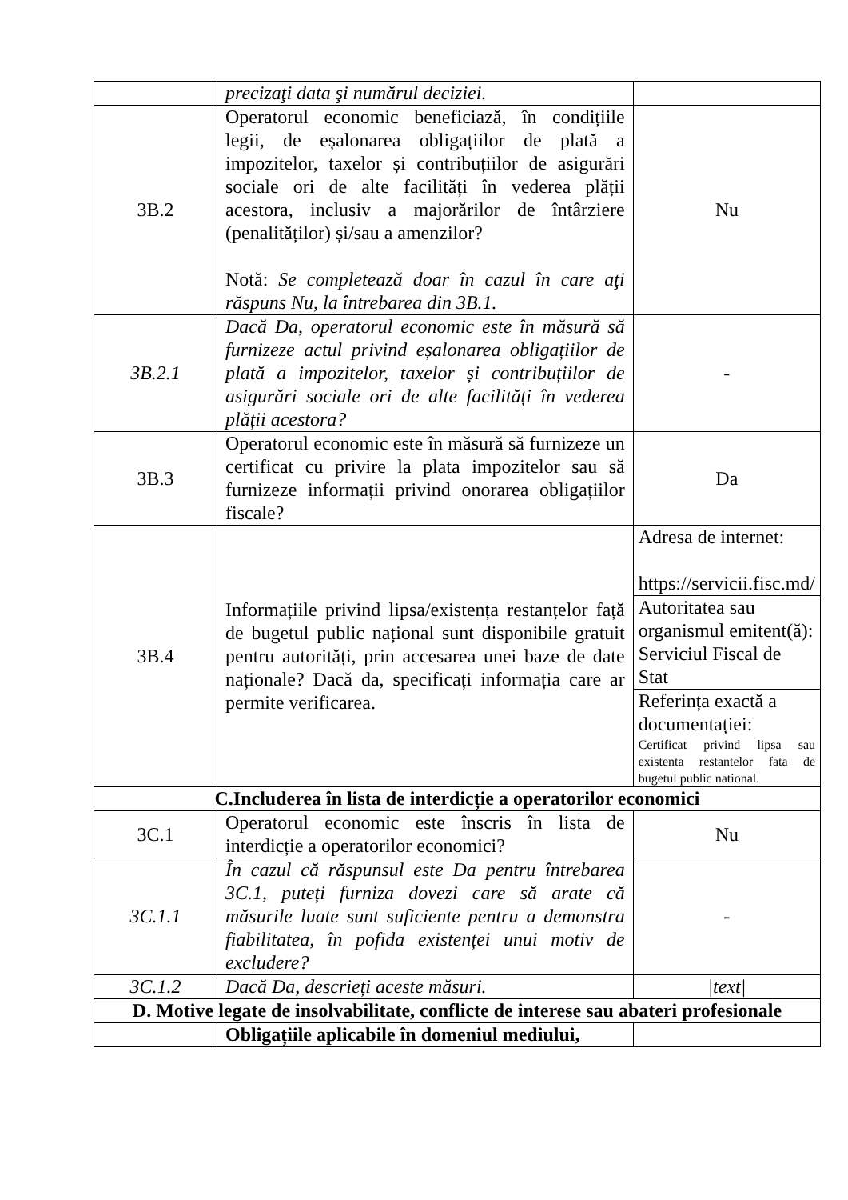| | precizaţi data şi numărul deciziei. | |
| 3B.2 | Operatorul economic beneficiază, în condițiile legii, de eșalonarea obligațiilor de plată a impozitelor, taxelor și contribuțiilor de asigurări sociale ori de alte facilități în vederea plății acestora, inclusiv a majorărilor de întârziere (penalităților) și/sau a amenzilor? Notă: Se completează doar în cazul în care aţi răspuns Nu, la întrebarea din 3B.1. | Nu |
| 3B.2.1 | Dacă Da, operatorul economic este în măsură să furnizeze actul privind eșalonarea obligațiilor de plată a impozitelor, taxelor și contribuțiilor de asigurări sociale ori de alte facilități în vederea plății acestora? | - |
| 3B.3 | Operatorul economic este în măsură să furnizeze un certificat cu privire la plata impozitelor sau să furnizeze informații privind onorarea obligațiilor fiscale? | Da |
| 3B.4 | Informațiile privind lipsa/existența restanțelor față de bugetul public național sunt disponibile gratuit pentru autorități, prin accesarea unei baze de date naționale? Dacă da, specificați informația care ar permite verificarea. | Adresa de internet: https://servicii.fisc.md/ |
| | | Autoritatea sau organismul emitent(ă): Serviciul Fiscal de Stat |
| | | Referința exactă a documentației: Certificat privind lipsa sau existenta restantelor fata de bugetul public national. |
| C.Includerea în lista de interdicție a operatorilor economici | | |
| 3C.1 | Operatorul economic este înscris în lista de interdicție a operatorilor economici? | Nu |
| 3C.1.1 | În cazul că răspunsul este Da pentru întrebarea 3C.1, puteți furniza dovezi care să arate că măsurile luate sunt suficiente pentru a demonstra fiabilitatea, în pofida existenței unui motiv de excludere? | - |
| 3C.1.2 | Dacă Da, descrieți aceste măsuri. | /text/ |
| D. Motive legate de insolvabilitate, conflicte de interese sau abateri profesionale | | |
| | Obligațiile aplicabile în domeniul mediului, | |